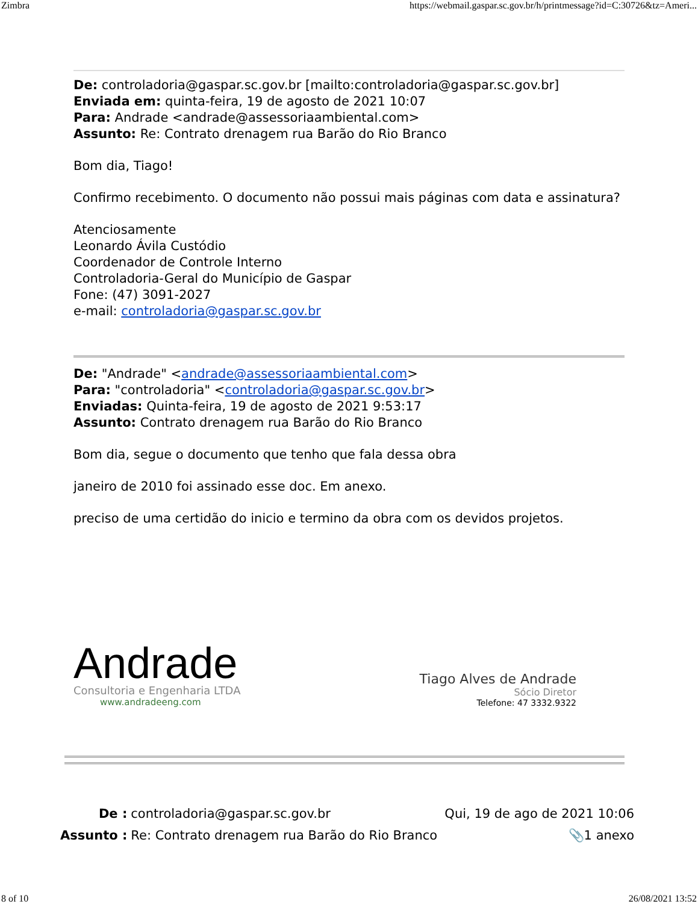Zimbra https://webmail.gaspar.sc.gov.br/h/printmessage?id=C:30726&tz=Ameri...
De: controladoria@gaspar.sc.gov.br [mailto:controladoria@gaspar.sc.gov.br]
Enviada em: quinta-feira, 19 de agosto de 2021 10:07
Para: Andrade <andrade@assessoriaambiental.com>
Assunto: Re: Contrato drenagem rua Barão do Rio Branco
Bom dia, Tiago!
Confirmo recebimento. O documento não possui mais páginas com data e assinatura?
Atenciosamente
Leonardo Ávila Custódio
Coordenador de Controle Interno
Controladoria-Geral do Município de Gaspar
Fone: (47) 3091-2027
e-mail: controladoria@gaspar.sc.gov.br
De: "Andrade" <andrade@assessoriaambiental.com>
Para: "controladoria" <controladoria@gaspar.sc.gov.br>
Enviadas: Quinta-feira, 19 de agosto de 2021 9:53:17
Assunto: Contrato drenagem rua Barão do Rio Branco
Bom dia, segue o documento que tenho que fala dessa obra
janeiro de 2010 foi assinado esse doc. Em anexo.
preciso de uma certidão do inicio e termino da obra com os devidos projetos.
Andrade
Consultoria e Engenharia LTDA
www.andradeeng.com
Tiago Alves de Andrade
Sócio Diretor
Telefone: 47 3332.9322
De : controladoria@gaspar.sc.gov.br Qui, 19 de ago de 2021 10:06 Assunto : Re: Contrato drenagem rua Barão do Rio Branco 📎1 anexo
8 of 10 26/08/2021 13:52